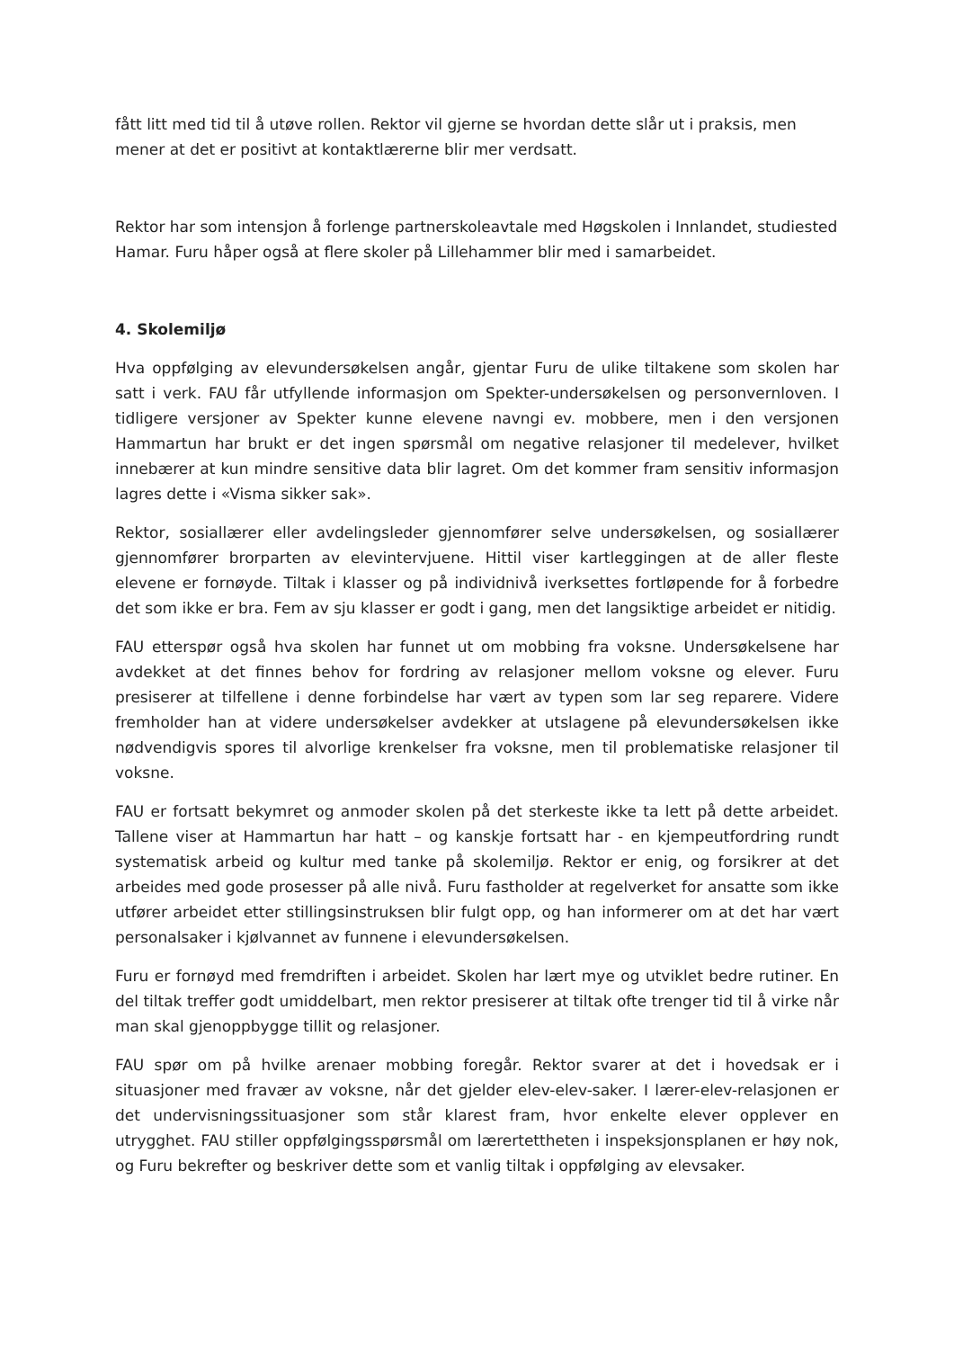fått litt med tid til å utøve rollen. Rektor vil gjerne se hvordan dette slår ut i praksis, men mener at det er positivt at kontaktlærerne blir mer verdsatt.
Rektor har som intensjon å forlenge partnerskoleavtale med Høgskolen i Innlandet, studiested Hamar. Furu håper også at flere skoler på Lillehammer blir med i samarbeidet.
4. Skolemiljø
Hva oppfølging av elevundersøkelsen angår, gjentar Furu de ulike tiltakene som skolen har satt i verk. FAU får utfyllende informasjon om Spekter-undersøkelsen og personvernloven. I tidligere versjoner av Spekter kunne elevene navngi ev. mobbere, men i den versjonen Hammartun har brukt er det ingen spørsmål om negative relasjoner til medelever, hvilket innebærer at kun mindre sensitive data blir lagret. Om det kommer fram sensitiv informasjon lagres dette i «Visma sikker sak».
Rektor, sosiallærer eller avdelingsleder gjennomfører selve undersøkelsen, og sosiallærer gjennomfører brorparten av elevintervjuene. Hittil viser kartleggingen at de aller fleste elevene er fornøyde. Tiltak i klasser og på individnivå iverksettes fortløpende for å forbedre det som ikke er bra. Fem av sju klasser er godt i gang, men det langsiktige arbeidet er nitidig.
FAU etterspør også hva skolen har funnet ut om mobbing fra voksne. Undersøkelsene har avdekket at det finnes behov for fordring av relasjoner mellom voksne og elever. Furu presiserer at tilfellene i denne forbindelse har vært av typen som lar seg reparere. Videre fremholder han at videre undersøkelser avdekker at utslagene på elevundersøkelsen ikke nødvendigvis spores til alvorlige krenkelser fra voksne, men til problematiske relasjoner til voksne.
FAU er fortsatt bekymret og anmoder skolen på det sterkeste ikke ta lett på dette arbeidet. Tallene viser at Hammartun har hatt – og kanskje fortsatt har - en kjempeutfordring rundt systematisk arbeid og kultur med tanke på skolemiljø. Rektor er enig, og forsikrer at det arbeides med gode prosesser på alle nivå. Furu fastholder at regelverket for ansatte som ikke utfører arbeidet etter stillingsinstruksen blir fulgt opp, og han informerer om at det har vært personalsaker i kjølvannet av funnene i elevundersøkelsen.
Furu er fornøyd med fremdriften i arbeidet. Skolen har lært mye og utviklet bedre rutiner. En del tiltak treffer godt umiddelbart, men rektor presiserer at tiltak ofte trenger tid til å virke når man skal gjenoppbygge tillit og relasjoner.
FAU spør om på hvilke arenaer mobbing foregår. Rektor svarer at det i hovedsak er i situasjoner med fravær av voksne, når det gjelder elev-elev-saker. I lærer-elev-relasjonen er det undervisningssituasjoner som står klarest fram, hvor enkelte elever opplever en utrygghet. FAU stiller oppfølgingsspørsmål om lærertettheten i inspeksjonsplanen er høy nok, og Furu bekrefter og beskriver dette som et vanlig tiltak i oppfølging av elevsaker.